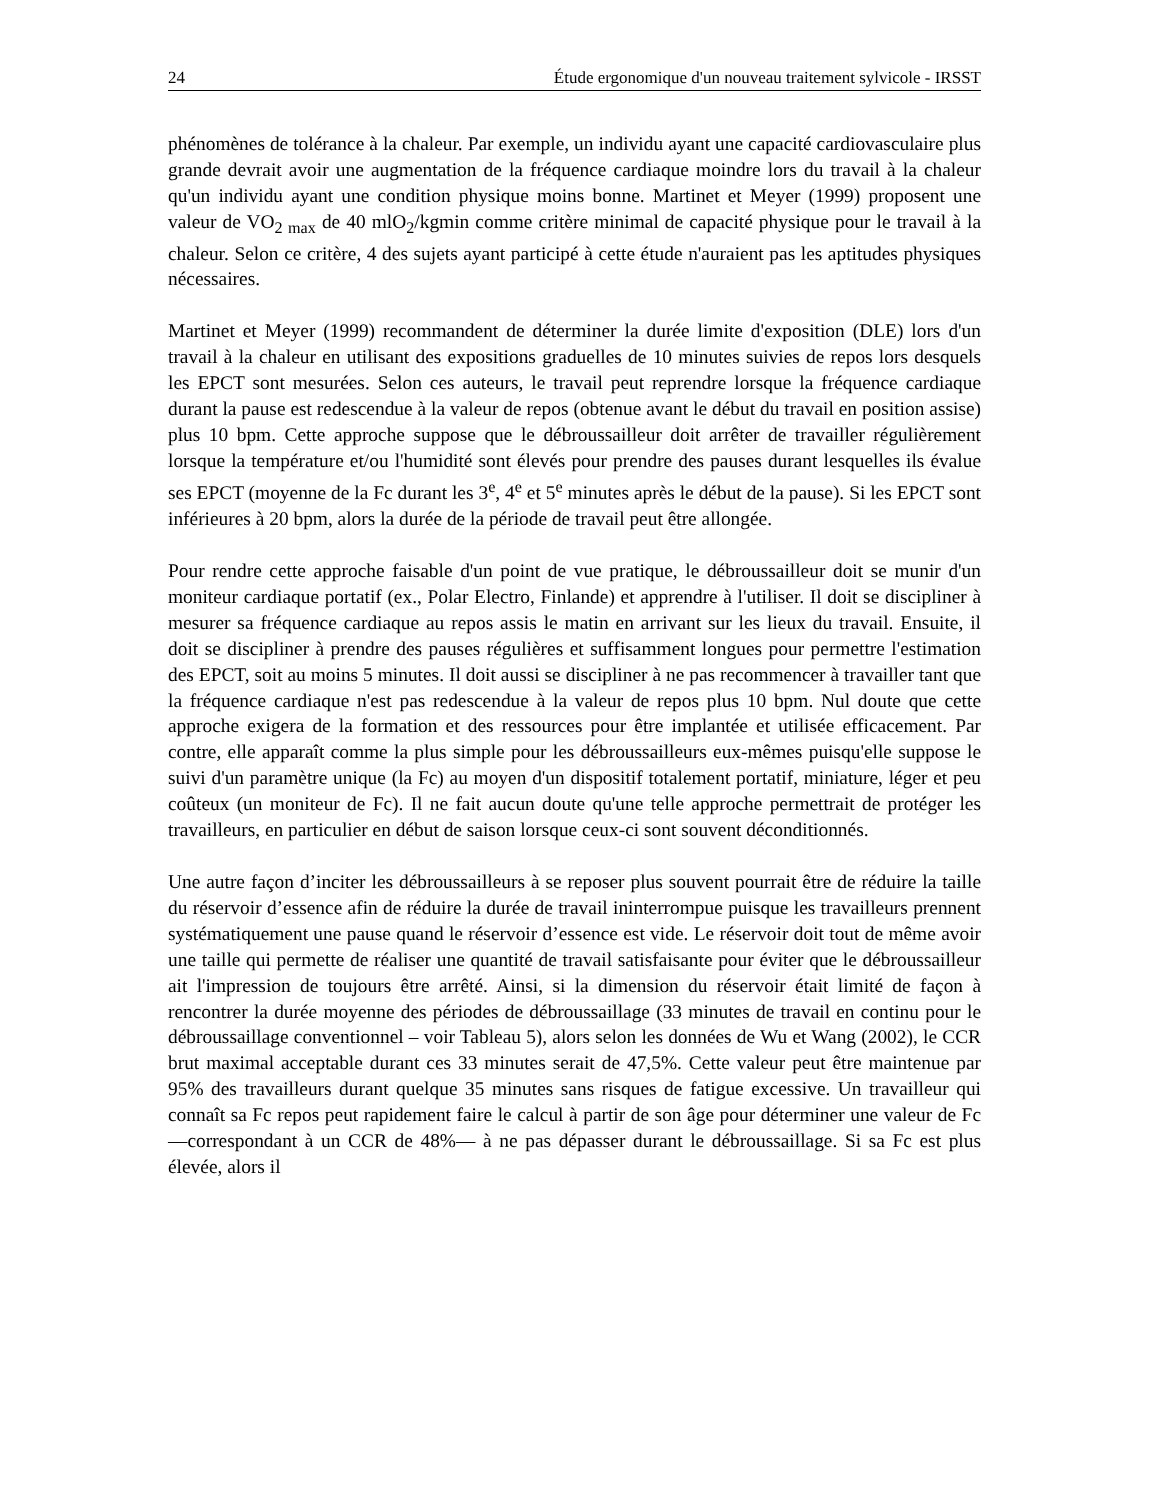24 Étude ergonomique d'un nouveau traitement sylvicole - IRSST
phénomènes de tolérance à la chaleur. Par exemple, un individu ayant une capacité cardiovasculaire plus grande devrait avoir une augmentation de la fréquence cardiaque moindre lors du travail à la chaleur qu'un individu ayant une condition physique moins bonne. Martinet et Meyer (1999) proposent une valeur de VO<sub>2 max</sub> de 40 mlO<sub>2</sub>/kgmin comme critère minimal de capacité physique pour le travail à la chaleur. Selon ce critère, 4 des sujets ayant participé à cette étude n'auraient pas les aptitudes physiques nécessaires.
Martinet et Meyer (1999) recommandent de déterminer la durée limite d'exposition (DLE) lors d'un travail à la chaleur en utilisant des expositions graduelles de 10 minutes suivies de repos lors desquels les EPCT sont mesurées. Selon ces auteurs, le travail peut reprendre lorsque la fréquence cardiaque durant la pause est redescendue à la valeur de repos (obtenue avant le début du travail en position assise) plus 10 bpm. Cette approche suppose que le débroussailleur doit arrêter de travailler régulièrement lorsque la température et/ou l'humidité sont élevés pour prendre des pauses durant lesquelles ils évalue ses EPCT (moyenne de la Fc durant les 3<sup>e</sup>, 4<sup>e</sup> et 5<sup>e</sup> minutes après le début de la pause). Si les EPCT sont inférieures à 20 bpm, alors la durée de la période de travail peut être allongée.
Pour rendre cette approche faisable d'un point de vue pratique, le débroussailleur doit se munir d'un moniteur cardiaque portatif (ex., Polar Electro, Finlande) et apprendre à l'utiliser. Il doit se discipliner à mesurer sa fréquence cardiaque au repos assis le matin en arrivant sur les lieux du travail. Ensuite, il doit se discipliner à prendre des pauses régulières et suffisamment longues pour permettre l'estimation des EPCT, soit au moins 5 minutes. Il doit aussi se discipliner à ne pas recommencer à travailler tant que la fréquence cardiaque n'est pas redescendue à la valeur de repos plus 10 bpm. Nul doute que cette approche exigera de la formation et des ressources pour être implantée et utilisée efficacement. Par contre, elle apparaît comme la plus simple pour les débroussailleurs eux-mêmes puisqu'elle suppose le suivi d'un paramètre unique (la Fc) au moyen d'un dispositif totalement portatif, miniature, léger et peu coûteux (un moniteur de Fc). Il ne fait aucun doute qu'une telle approche permettrait de protéger les travailleurs, en particulier en début de saison lorsque ceux-ci sont souvent déconditionnés.
Une autre façon d’inciter les débroussailleurs à se reposer plus souvent pourrait être de réduire la taille du réservoir d’essence afin de réduire la durée de travail ininterrompue puisque les travailleurs prennent systématiquement une pause quand le réservoir d’essence est vide. Le réservoir doit tout de même avoir une taille qui permette de réaliser une quantité de travail satisfaisante pour éviter que le débroussailleur ait l'impression de toujours être arrêté. Ainsi, si la dimension du réservoir était limité de façon à rencontrer la durée moyenne des périodes de débroussaillage (33 minutes de travail en continu pour le débroussaillage conventionnel – voir Tableau 5), alors selon les données de Wu et Wang (2002), le CCR brut maximal acceptable durant ces 33 minutes serait de 47,5%. Cette valeur peut être maintenue par 95% des travailleurs durant quelque 35 minutes sans risques de fatigue excessive. Un travailleur qui connaît sa Fc repos peut rapidement faire le calcul à partir de son âge pour déterminer une valeur de Fc —correspondant à un CCR de 48%— à ne pas dépasser durant le débroussaillage. Si sa Fc est plus élevée, alors il